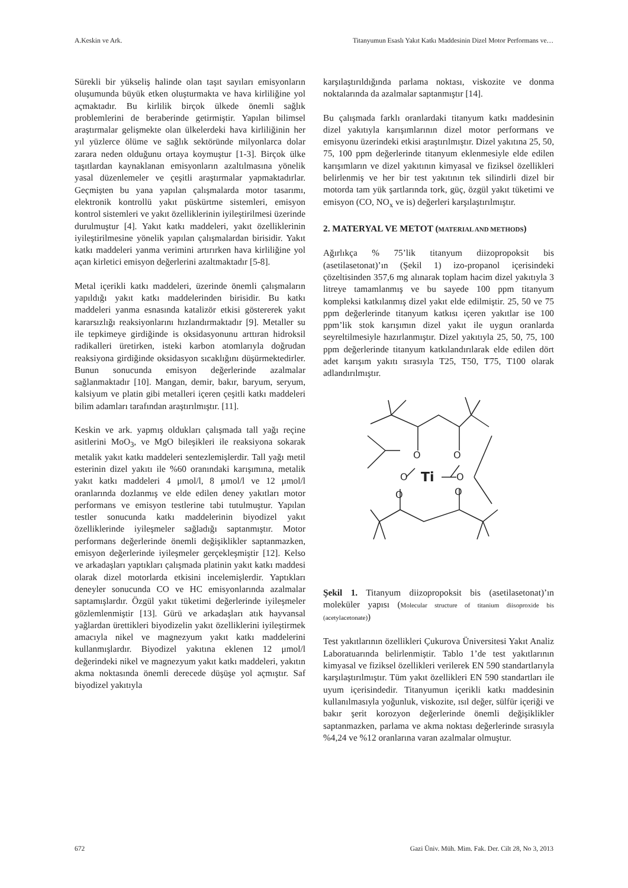A.Keskin ve Ark. Titanyumun Esaslı Yakıt Katkı Maddesinin Dizel Motor Performans ve…
Sürekli bir yükseliş halinde olan taşıt sayıları emisyonların oluşumunda büyük etken oluşturmakta ve hava kirliliğine yol açmaktadır. Bu kirlilik birçok ülkede önemli sağlık problemlerini de beraberinde getirmiştir. Yapılan bilimsel araştırmalar gelişmekte olan ülkelerdeki hava kirliliğinin her yıl yüzlerce ölüme ve sağlık sektöründe milyonlarca dolar zarara neden olduğunu ortaya koymuştur [1-3]. Birçok ülke taşıtlardan kaynaklanan emisyonların azaltılmasına yönelik yasal düzenlemeler ve çeşitli araştırmalar yapmaktadırlar. Geçmişten bu yana yapılan çalışmalarda motor tasarımı, elektronik kontrollü yakıt püskürtme sistemleri, emisyon kontrol sistemleri ve yakıt özelliklerinin iyileştirilmesi üzerinde durulmuştur [4]. Yakıt katkı maddeleri, yakıt özelliklerinin iyileştirilmesine yönelik yapılan çalışmalardan birisidir. Yakıt katkı maddeleri yanma verimini artırırken hava kirliliğine yol açan kirletici emisyon değerlerini azaltmaktadır [5-8].
Metal içerikli katkı maddeleri, üzerinde önemli çalışmaların yapıldığı yakıt katkı maddelerinden birisidir. Bu katkı maddeleri yanma esnasında katalizör etkisi göstererek yakıt kararsızlığı reaksiyonlarını hızlandırmaktadır [9]. Metaller su ile tepkimeye girdiğinde is oksidasyonunu arttıran hidroksil radikalleri üretirken, isteki karbon atomlarıyla doğrudan reaksiyona girdiğinde oksidasyon sıcaklığını düşürmektedirler. Bunun sonucunda emisyon değerlerinde azalmalar sağlanmaktadır [10]. Mangan, demir, bakır, baryum, seryum, kalsiyum ve platin gibi metalleri içeren çeşitli katkı maddeleri bilim adamları tarafından araştırılmıştır. [11].
Keskin ve ark. yapmış oldukları çalışmada tall yağı reçine asitlerini MoO<sub>3</sub>, ve MgO bileşikleri ile reaksiyona sokarak metalik yakıt katkı maddeleri sentezlemişlerdir. Tall yağı metil esterinin dizel yakıtı ile %60 oranındaki karışımına, metalik yakıt katkı maddeleri 4 μmol/l, 8 μmol/l ve 12 μmol/l oranlarında dozlanmış ve elde edilen deney yakıtları motor performans ve emisyon testlerine tabi tutulmuştur. Yapılan testler sonucunda katkı maddelerinin biyodizel yakıt özelliklerinde iyileşmeler sağladığı saptanmıştır. Motor performans değerlerinde önemli değişiklikler saptanmazken, emisyon değerlerinde iyileşmeler gerçekleşmiştir [12]. Kelso ve arkadaşları yaptıkları çalışmada platinin yakıt katkı maddesi olarak dizel motorlarda etkisini incelemişlerdir. Yaptıkları deneyler sonucunda CO ve HC emisyonlarında azalmalar saptamışlardır. Özgül yakıt tüketimi değerlerinde iyileşmeler gözlemlenmiştir [13]. Gürü ve arkadaşları atık hayvansal yağlardan ürettikleri biyodizelin yakıt özelliklerini iyileştirmek amacıyla nikel ve magnezyum yakıt katkı maddelerini kullanmışlardır. Biyodizel yakıtına eklenen 12 μmol/l değerindeki nikel ve magnezyum yakıt katkı maddeleri, yakıtın akma noktasında önemli derecede düşüşe yol açmıştır. Saf biyodizel yakıtıyla
karşılaştırıldığında parlama noktası, viskozite ve donma noktalarında da azalmalar saptanmıştır [14].
Bu çalışmada farklı oranlardaki titanyum katkı maddesinin dizel yakıtıyla karışımlarının dizel motor performans ve emisyonu üzerindeki etkisi araştırılmıştır. Dizel yakıtına 25, 50, 75, 100 ppm değerlerinde titanyum eklenmesiyle elde edilen karışımların ve dizel yakıtının kimyasal ve fiziksel özellikleri belirlenmiş ve her bir test yakıtının tek silindirli dizel bir motorda tam yük şartlarında tork, güç, özgül yakıt tüketimi ve emisyon (CO, NO<sub>x</sub> ve is) değerleri karşılaştırılmıştır.
2. MATERYAL VE METOT (MATERIAL AND METHODS)
Ağırlıkça % 75’lik titanyum diizopropoksit bis (asetilasetonat)’ın (Şekil 1) izo-propanol içerisindeki çözeltisinden 357,6 mg alınarak toplam hacim dizel yakıtıyla 3 litreye tamamlanmış ve bu sayede 100 ppm titanyum kompleksi katkılanmış dizel yakıt elde edilmiştir. 25, 50 ve 75 ppm değerlerinde titanyum katkısı içeren yakıtlar ise 100 ppm’lik stok karışımın dizel yakıt ile uygun oranlarda seyreltilmesiyle hazırlanmıştır. Dizel yakıtıyla 25, 50, 75, 100 ppm değerlerinde titanyum katkılandırılarak elde edilen dört adet karışım yakıtı sırasıyla T25, T50, T75, T100 olarak adlandırılmıştır.
O
O
O
O
Ti
O
O
Şekil 1. Titanyum diizopropoksit bis (asetilasetonat)’ın moleküler yapısı (Molecular structure of titanium diisoproxide bis (acetylacetonate))
Test yakıtlarının özellikleri Çukurova Üniversitesi Yakıt Analiz Laboratuarında belirlenmiştir. Tablo 1’de test yakıtlarının kimyasal ve fiziksel özellikleri verilerek EN 590 standartlarıyla karşılaştırılmıştır. Tüm yakıt özellikleri EN 590 standartları ile uyum içerisindedir. Titanyumun içerikli katkı maddesinin kullanılmasıyla yoğunluk, viskozite, ısıl değer, sülfür içeriği ve bakır şerit korozyon değerlerinde önemli değişiklikler saptanmazken, parlama ve akma noktası değerlerinde sırasıyla %4,24 ve %12 oranlarına varan azalmalar olmuştur.
672 Gazi Üniv. Müh. Mim. Fak. Der. Cilt 28, No 3, 2013